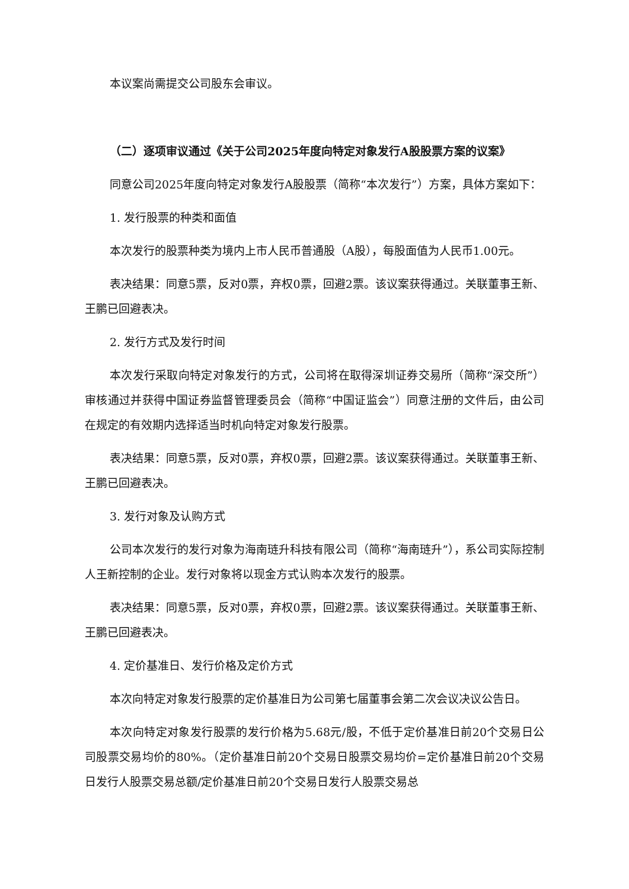本议案尚需提交公司股东会审议。
（二）逐项审议通过《关于公司2025年度向特定对象发行A股股票方案的议案》
同意公司2025年度向特定对象发行A股股票（简称“本次发行”）方案，具体方案如下：
1. 发行股票的种类和面值
本次发行的股票种类为境内上市人民币普通股（A股），每股面值为人民币1.00元。
表决结果：同意5票，反对0票，弃权0票，回避2票。该议案获得通过。关联董事王新、王鹏已回避表决。
2. 发行方式及发行时间
本次发行采取向特定对象发行的方式，公司将在取得深圳证券交易所（简称“深交所”）审核通过并获得中国证券监督管理委员会（简称“中国证监会”）同意注册的文件后，由公司在规定的有效期内选择适当时机向特定对象发行股票。
表决结果：同意5票，反对0票，弃权0票，回避2票。该议案获得通过。关联董事王新、王鹏已回避表决。
3. 发行对象及认购方式
公司本次发行的发行对象为海南琏升科技有限公司（简称“海南琏升”），系公司实际控制人王新控制的企业。发行对象将以现金方式认购本次发行的股票。
表决结果：同意5票，反对0票，弃权0票，回避2票。该议案获得通过。关联董事王新、王鹏已回避表决。
4. 定价基准日、发行价格及定价方式
本次向特定对象发行股票的定价基准日为公司第七届董事会第二次会议决议公告日。
本次向特定对象发行股票的发行价格为5.68元/股，不低于定价基准日前20个交易日公司股票交易均价的80%。（定价基准日前20个交易日股票交易均价=定价基准日前20个交易日发行人股票交易总额/定价基准日前20个交易日发行人股票交易总